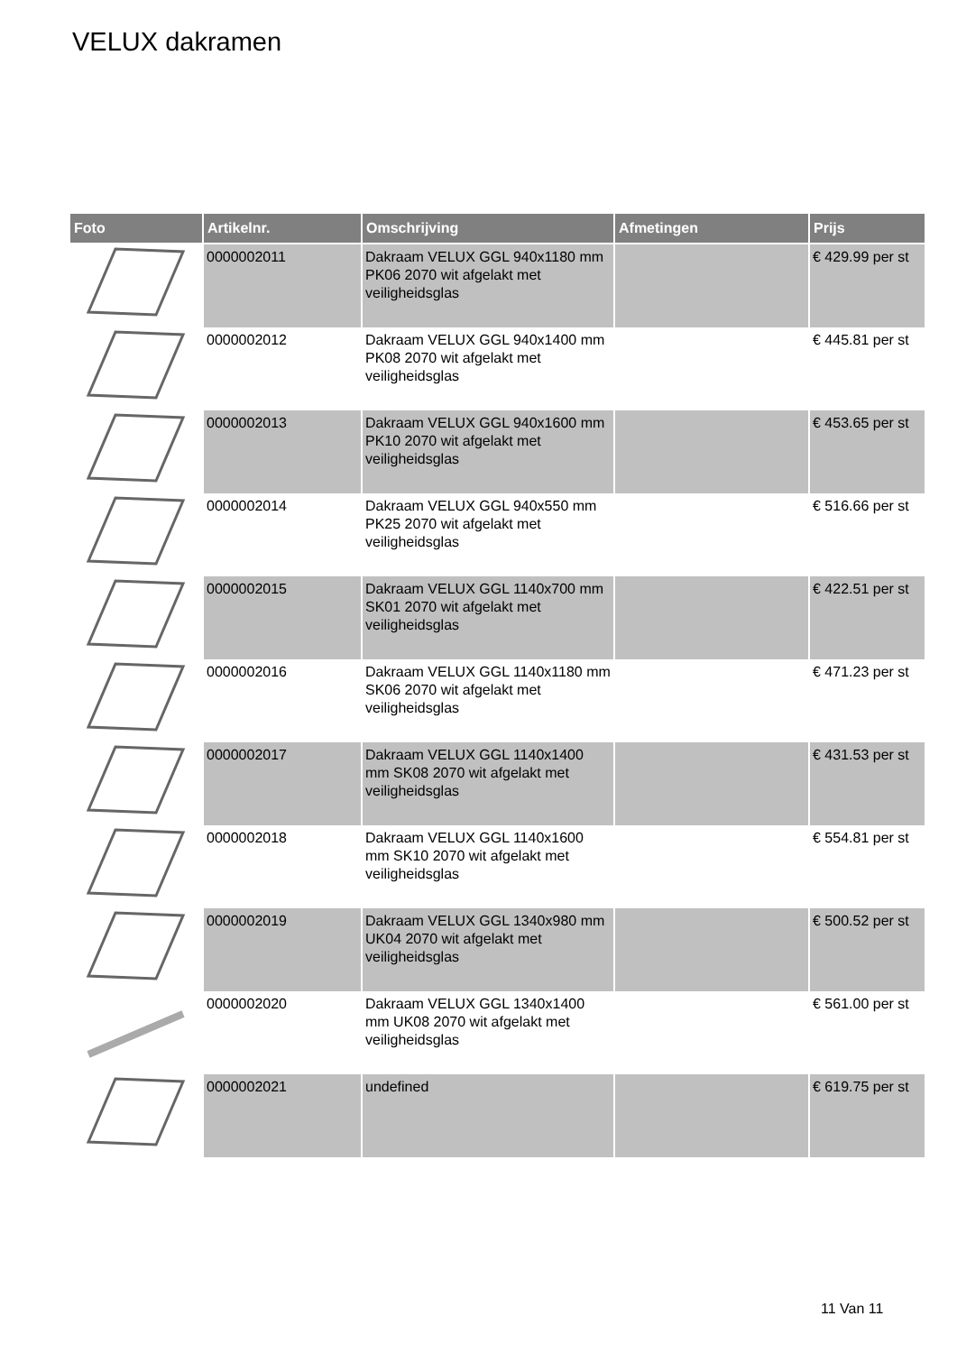VELUX dakramen
| Foto | Artikelnr. | Omschrijving | Afmetingen | Prijs |
| --- | --- | --- | --- | --- |
| | 0000002011 | Dakraam VELUX GGL 940x1180 mm PK06 2070 wit afgelakt met veiligheidsglas | | € 429.99 per st |
| | 0000002012 | Dakraam VELUX GGL 940x1400 mm PK08 2070 wit afgelakt met veiligheidsglas | | € 445.81 per st |
| | 0000002013 | Dakraam VELUX GGL 940x1600 mm PK10 2070 wit afgelakt met veiligheidsglas | | € 453.65 per st |
| | 0000002014 | Dakraam VELUX GGL 940x550 mm PK25 2070 wit afgelakt met veiligheidsglas | | € 516.66 per st |
| | 0000002015 | Dakraam VELUX GGL 1140x700 mm SK01 2070 wit afgelakt met veiligheidsglas | | € 422.51 per st |
| | 0000002016 | Dakraam VELUX GGL 1140x1180 mm SK06 2070 wit afgelakt met veiligheidsglas | | € 471.23 per st |
| | 0000002017 | Dakraam VELUX GGL 1140x1400 mm SK08 2070 wit afgelakt met veiligheidsglas | | € 431.53 per st |
| | 0000002018 | Dakraam VELUX GGL 1140x1600 mm SK10 2070 wit afgelakt met veiligheidsglas | | € 554.81 per st |
| | 0000002019 | Dakraam VELUX GGL 1340x980 mm UK04 2070 wit afgelakt met veiligheidsglas | | € 500.52 per st |
| | 0000002020 | Dakraam VELUX GGL 1340x1400 mm UK08 2070 wit afgelakt met veiligheidsglas | | € 561.00 per st |
| | 0000002021 | undefined | | € 619.75 per st |
11 Van 11